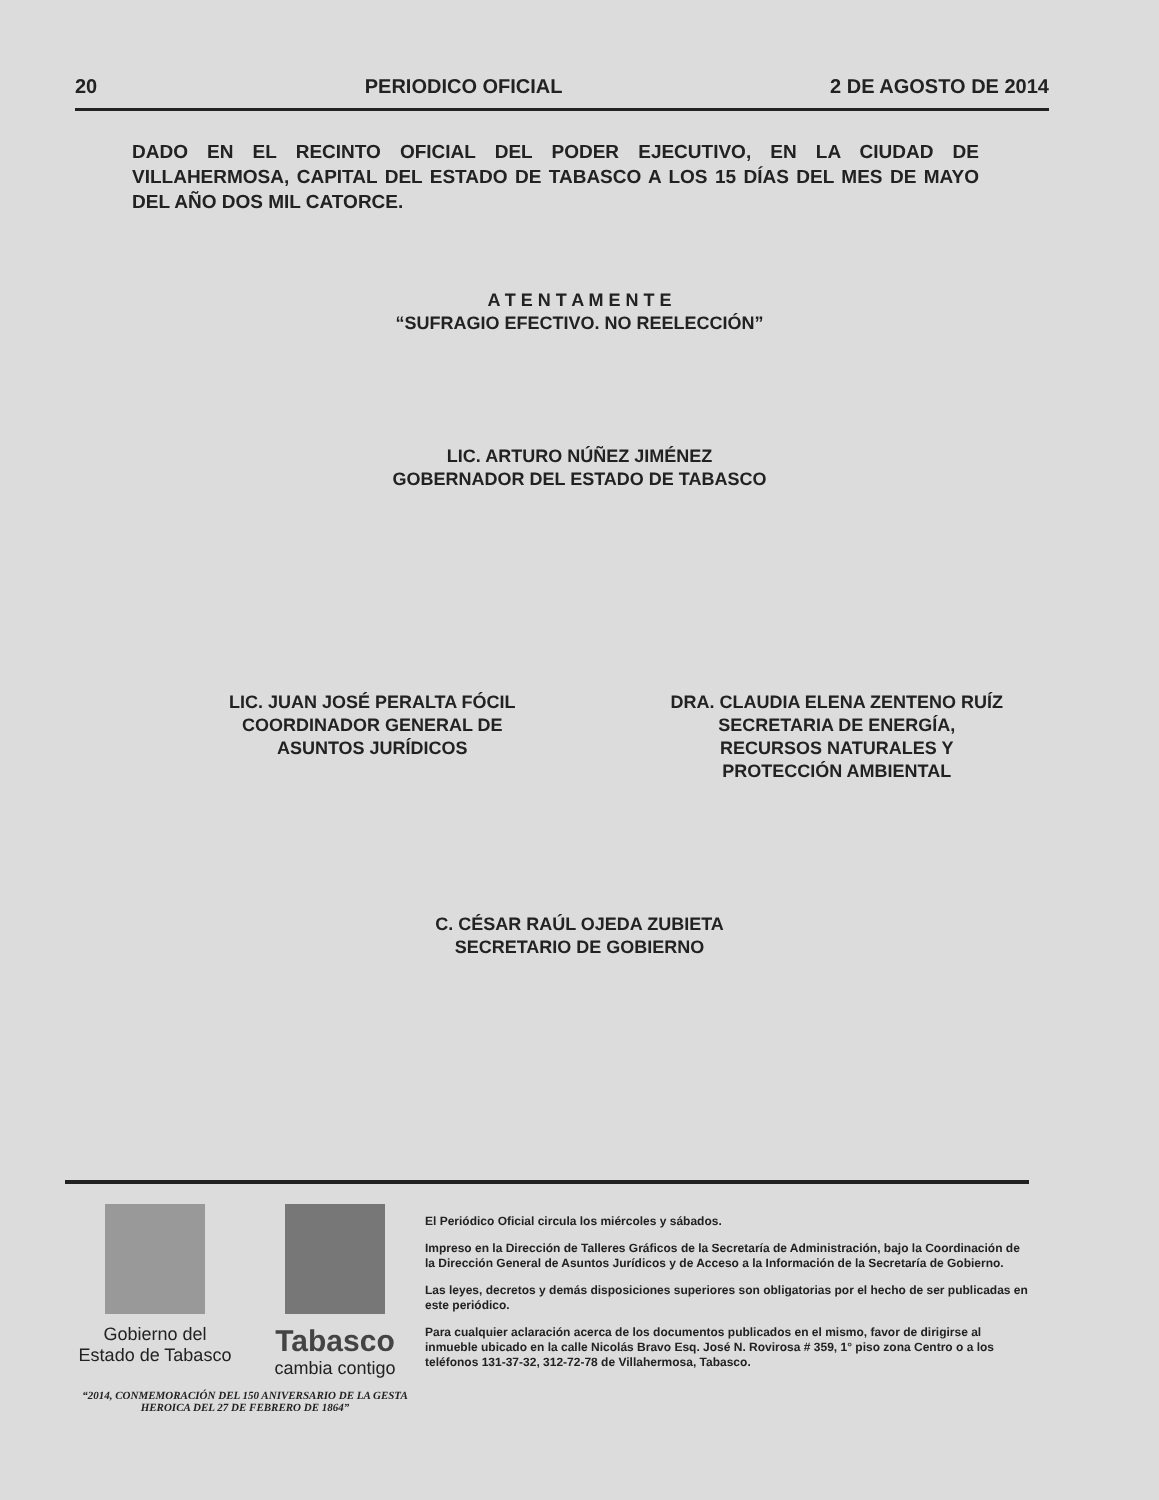20 PERIODICO OFICIAL 2 DE AGOSTO DE 2014
DADO EN EL RECINTO OFICIAL DEL PODER EJECUTIVO, EN LA CIUDAD DE VILLAHERMOSA, CAPITAL DEL ESTADO DE TABASCO A LOS 15 DÍAS DEL MES DE MAYO DEL AÑO DOS MIL CATORCE.
A T E N T A M E N T E
“SUFRAGIO EFECTIVO. NO REELECCIÓN”
LIC. ARTURO NÚÑEZ JIMÉNEZ
GOBERNADOR DEL ESTADO DE TABASCO
LIC. JUAN JOSÉ PERALTA FÓCIL
COORDINADOR GENERAL DE
ASUNTOS JURÍDICOS
DRA. CLAUDIA ELENA ZENTENO RUÍZ
SECRETARIA DE ENERGÍA,
RECURSOS NATURALES Y
PROTECCIÓN AMBIENTAL
C. CÉSAR RAÚL OJEDA ZUBIETA
SECRETARIO DE GOBIERNO
Gobierno del
Estado de Tabasco
Tabasco
cambia contigo
“2014, CONMEMORACIÓN DEL 150 ANIVERSARIO DE LA GESTA HEROICA DEL 27 DE FEBRERO DE 1864”
El Periódico Oficial circula los miércoles y sábados.
Impreso en la Dirección de Talleres Gráficos de la Secretaría de Administración, bajo la Coordinación de la Dirección General de Asuntos Jurídicos y de Acceso a la Información de la Secretaría de Gobierno.
Las leyes, decretos y demás disposiciones superiores son obligatorias por el hecho de ser publicadas en este periódico.
Para cualquier aclaración acerca de los documentos publicados en el mismo, favor de dirigirse al inmueble ubicado en la calle Nicolás Bravo Esq. José N. Rovirosa # 359, 1° piso zona Centro o a los teléfonos 131-37-32, 312-72-78 de Villahermosa, Tabasco.